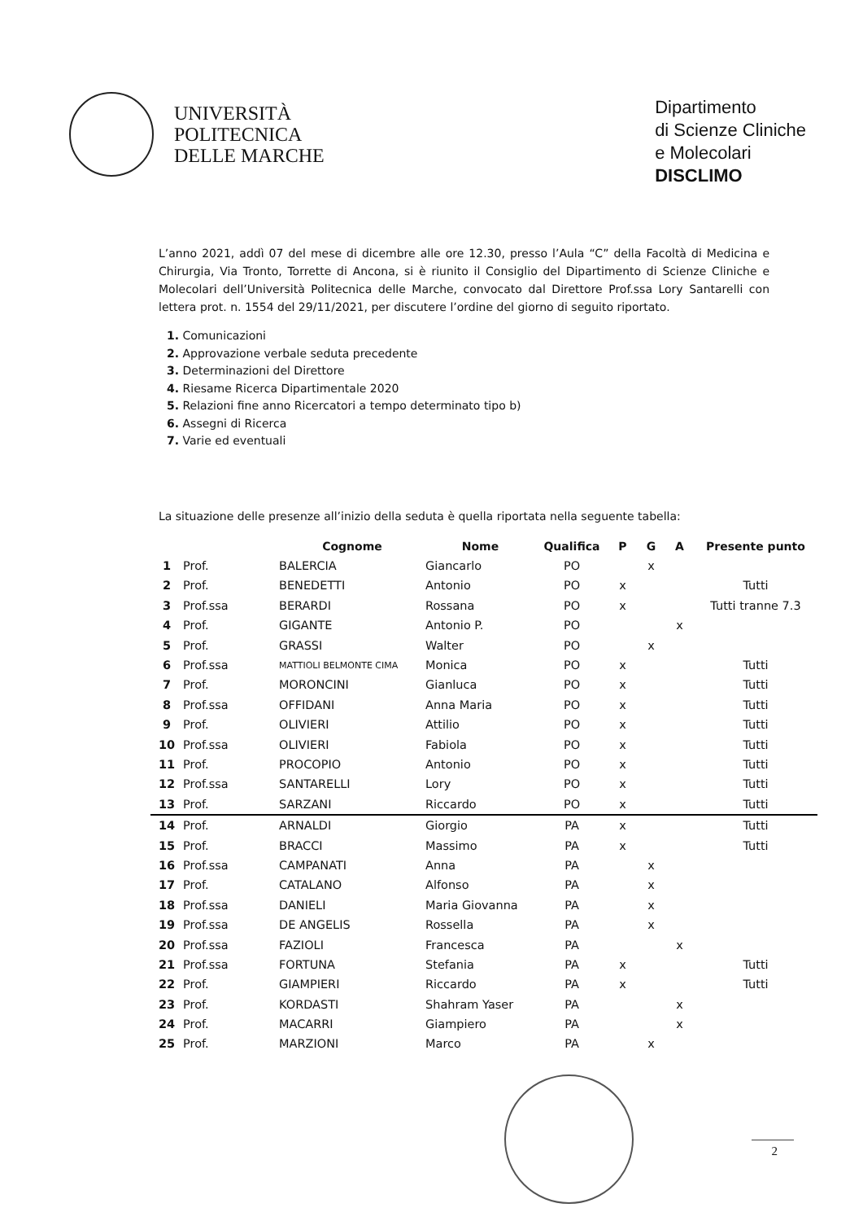UNIVERSITÀ
POLITECNICA
DELLE MARCHE
Dipartimento
di Scienze Cliniche
e Molecolari
DISCLIMO
L’anno 2021, addì 07 del mese di dicembre alle ore 12.30, presso l’Aula “C” della Facoltà di Medicina e Chirurgia, Via Tronto, Torrette di Ancona, si è riunito il Consiglio del Dipartimento di Scienze Cliniche e Molecolari dell’Università Politecnica delle Marche, convocato dal Direttore Prof.ssa Lory Santarelli con lettera prot. n. 1554 del 29/11/2021, per discutere l’ordine del giorno di seguito riportato.
1. Comunicazioni
2. Approvazione verbale seduta precedente
3. Determinazioni del Direttore
4. Riesame Ricerca Dipartimentale 2020
5. Relazioni fine anno Ricercatori a tempo determinato tipo b)
6. Assegni di Ricerca
7. Varie ed eventuali
La situazione delle presenze all’inizio della seduta è quella riportata nella seguente tabella:
| | | Cognome | Nome | Qualifica | P | G | A | Presente punto |
| --- | --- | --- | --- | --- | --- | --- | --- | --- |
| 1 | Prof. | BALERCIA | Giancarlo | PO | | x | | |
| 2 | Prof. | BENEDETTI | Antonio | PO | x | | | Tutti |
| 3 | Prof.ssa | BERARDI | Rossana | PO | x | | | Tutti tranne 7.3 |
| 4 | Prof. | GIGANTE | Antonio P. | PO | | | x | |
| 5 | Prof. | GRASSI | Walter | PO | | x | | |
| 6 | Prof.ssa | MATTIOLI BELMONTE CIMA | Monica | PO | x | | | Tutti |
| 7 | Prof. | MORONCINI | Gianluca | PO | x | | | Tutti |
| 8 | Prof.ssa | OFFIDANI | Anna Maria | PO | x | | | Tutti |
| 9 | Prof. | OLIVIERI | Attilio | PO | x | | | Tutti |
| 10 | Prof.ssa | OLIVIERI | Fabiola | PO | x | | | Tutti |
| 11 | Prof. | PROCOPIO | Antonio | PO | x | | | Tutti |
| 12 | Prof.ssa | SANTARELLI | Lory | PO | x | | | Tutti |
| 13 | Prof. | SARZANI | Riccardo | PO | x | | | Tutti |
| 14 | Prof. | ARNALDI | Giorgio | PA | x | | | Tutti |
| 15 | Prof. | BRACCI | Massimo | PA | x | | | Tutti |
| 16 | Prof.ssa | CAMPANATI | Anna | PA | | x | | |
| 17 | Prof. | CATALANO | Alfonso | PA | | x | | |
| 18 | Prof.ssa | DANIELI | Maria Giovanna | PA | | x | | |
| 19 | Prof.ssa | DE ANGELIS | Rossella | PA | | x | | |
| 20 | Prof.ssa | FAZIOLI | Francesca | PA | | | x | |
| 21 | Prof.ssa | FORTUNA | Stefania | PA | x | | | Tutti |
| 22 | Prof. | GIAMPIERI | Riccardo | PA | x | | | Tutti |
| 23 | Prof. | KORDASTI | Shahram Yaser | PA | | | x | |
| 24 | Prof. | MACARRI | Giampiero | PA | | | x | |
| 25 | Prof. | MARZIONI | Marco | PA | | x | | |
2